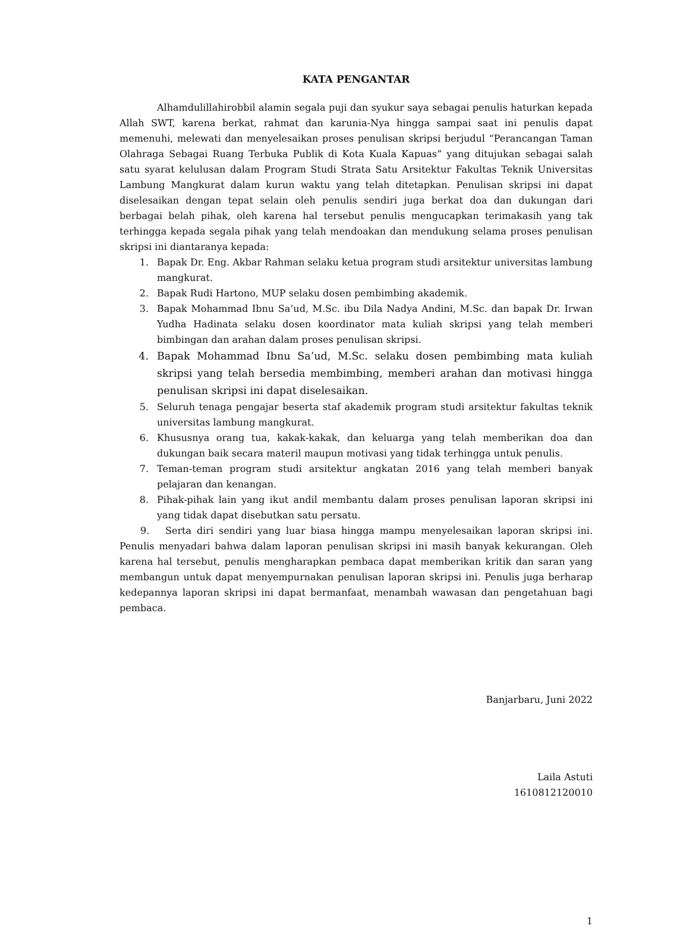KATA PENGANTAR
Alhamdulillahirobbil alamin segala puji dan syukur saya sebagai penulis haturkan kepada Allah SWT, karena berkat, rahmat dan karunia-Nya hingga sampai saat ini penulis dapat memenuhi, melewati dan menyelesaikan proses penulisan skripsi berjudul “Perancangan Taman Olahraga Sebagai Ruang Terbuka Publik di Kota Kuala Kapuas” yang ditujukan sebagai salah satu syarat kelulusan dalam Program Studi Strata Satu Arsitektur Fakultas Teknik Universitas Lambung Mangkurat dalam kurun waktu yang telah ditetapkan. Penulisan skripsi ini dapat diselesaikan dengan tepat selain oleh penulis sendiri juga berkat doa dan dukungan dari berbagai belah pihak, oleh karena hal tersebut penulis mengucapkan terimakasih yang tak terhingga kepada segala pihak yang telah mendoakan dan mendukung selama proses penulisan skripsi ini diantaranya kepada:
1. Bapak Dr. Eng. Akbar Rahman selaku ketua program studi arsitektur universitas lambung mangkurat.
2. Bapak Rudi Hartono, MUP selaku dosen pembimbing akademik.
3. Bapak Mohammad Ibnu Sa’ud, M.Sc. ibu Dila Nadya Andini, M.Sc. dan bapak Dr. Irwan Yudha Hadinata selaku dosen koordinator mata kuliah skripsi yang telah memberi bimbingan dan arahan dalam proses penulisan skripsi.
4. Bapak Mohammad Ibnu Sa’ud, M.Sc. selaku dosen pembimbing mata kuliah skripsi yang telah bersedia membimbing, memberi arahan dan motivasi hingga penulisan skripsi ini dapat diselesaikan.
5. Seluruh tenaga pengajar beserta staf akademik program studi arsitektur fakultas teknik universitas lambung mangkurat.
6. Khususnya orang tua, kakak-kakak, dan keluarga yang telah memberikan doa dan dukungan baik secara materil maupun motivasi yang tidak terhingga untuk penulis.
7. Teman-teman program studi arsitektur angkatan 2016 yang telah memberi banyak pelajaran dan kenangan.
8. Pihak-pihak lain yang ikut andil membantu dalam proses penulisan laporan skripsi ini yang tidak dapat disebutkan satu persatu.
9. Serta diri sendiri yang luar biasa hingga mampu menyelesaikan laporan skripsi ini. Penulis menyadari bahwa dalam laporan penulisan skripsi ini masih banyak kekurangan. Oleh karena hal tersebut, penulis mengharapkan pembaca dapat memberikan kritik dan saran yang membangun untuk dapat menyempurnakan penulisan laporan skripsi ini. Penulis juga berharap kedepannya laporan skripsi ini dapat bermanfaat, menambah wawasan dan pengetahuan bagi pembaca.
Banjarbaru, Juni 2022
Laila Astuti
1610812120010
1